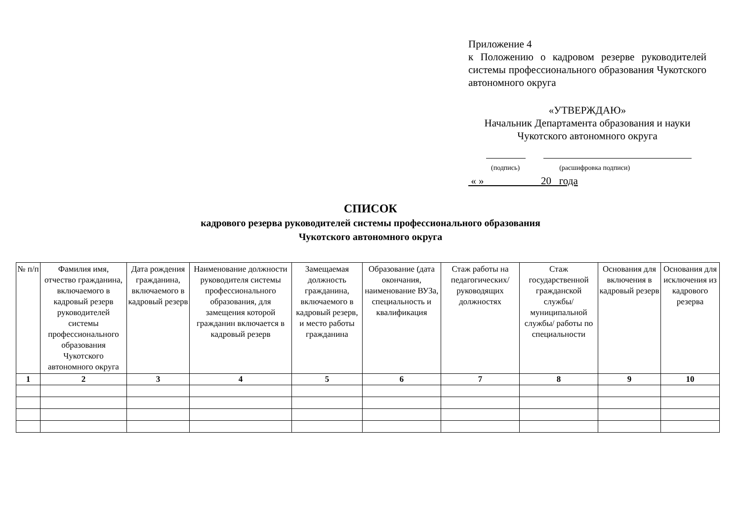Приложение 4
к Положению о кадровом резерве руководителей системы профессионального образования Чукотского автономного округа
«УТВЕРЖДАЮ»
Начальник Департамента образования и науки
Чукотского автономного округа
(подпись) (расшифровка подписи)
« » 20 года
СПИСОК
кадрового резерва руководителей системы профессионального образования
Чукотского автономного округа
| № п/п | Фамилия имя, отчество гражданина, включаемого в кадровый резерв руководителей системы профессионального образования Чукотского автономного округа | Дата рождения гражданина, включаемого в кадровый резерв | Наименование должности руководителя системы профессионального образования, для замещения которой гражданин включается в кадровый резерв | Замещаемая должность гражданина, включаемого в кадровый резерв, и место работы гражданина | Образование (дата окончания, наименование ВУЗа, специальность и квалификация | Стаж работы на педагогических/ руководящих должностях | Стаж государственной гражданской службы/ муниципальной службы/ работы по специальности | Основания для включения в кадровый резерв | Основания для исключения из кадрового резерва |
| --- | --- | --- | --- | --- | --- | --- | --- | --- | --- |
| 1 | 2 | 3 | 4 | 5 | 6 | 7 | 8 | 9 | 10 |